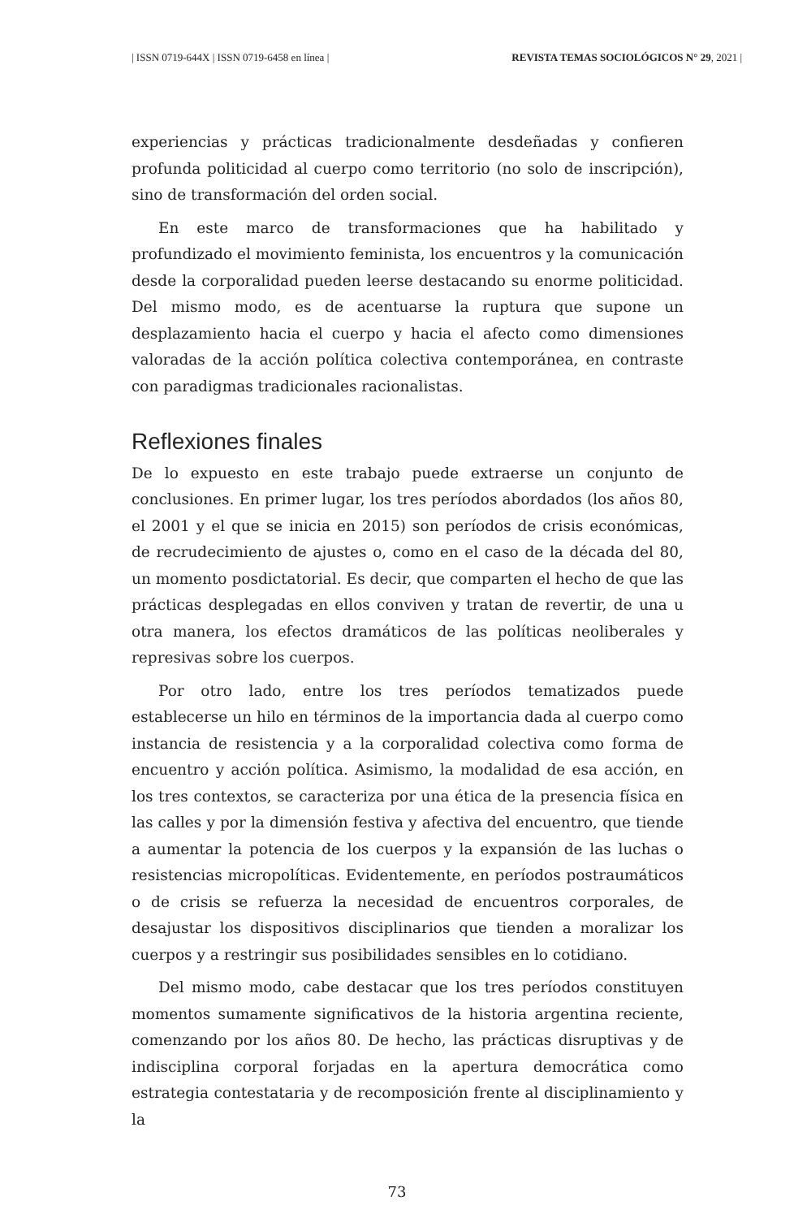| ISSN 0719-644X | ISSN 0719-6458 en línea | REVISTA TEMAS SOCIOLÓGICOS N° 29, 2021 |
experiencias y prácticas tradicionalmente desdeñadas y confieren profunda politicidad al cuerpo como territorio (no solo de inscripción), sino de transformación del orden social.
En este marco de transformaciones que ha habilitado y profundizado el movimiento feminista, los encuentros y la comunicación desde la corporalidad pueden leerse destacando su enorme politicidad. Del mismo modo, es de acentuarse la ruptura que supone un desplazamiento hacia el cuerpo y hacia el afecto como dimensiones valoradas de la acción política colectiva contemporánea, en contraste con paradigmas tradicionales racionalistas.
Reflexiones finales
De lo expuesto en este trabajo puede extraerse un conjunto de conclusiones. En primer lugar, los tres períodos abordados (los años 80, el 2001 y el que se inicia en 2015) son períodos de crisis económicas, de recrudecimiento de ajustes o, como en el caso de la década del 80, un momento posdictatorial. Es decir, que comparten el hecho de que las prácticas desplegadas en ellos conviven y tratan de revertir, de una u otra manera, los efectos dramáticos de las políticas neoliberales y represivas sobre los cuerpos.
Por otro lado, entre los tres períodos tematizados puede establecerse un hilo en términos de la importancia dada al cuerpo como instancia de resistencia y a la corporalidad colectiva como forma de encuentro y acción política. Asimismo, la modalidad de esa acción, en los tres contextos, se caracteriza por una ética de la presencia física en las calles y por la dimensión festiva y afectiva del encuentro, que tiende a aumentar la potencia de los cuerpos y la expansión de las luchas o resistencias micropolíticas. Evidentemente, en períodos postraumáticos o de crisis se refuerza la necesidad de encuentros corporales, de desajustar los dispositivos disciplinarios que tienden a moralizar los cuerpos y a restringir sus posibilidades sensibles en lo cotidiano.
Del mismo modo, cabe destacar que los tres períodos constituyen momentos sumamente significativos de la historia argentina reciente, comenzando por los años 80. De hecho, las prácticas disruptivas y de indisciplina corporal forjadas en la apertura democrática como estrategia contestataria y de recomposición frente al disciplinamiento y la
73